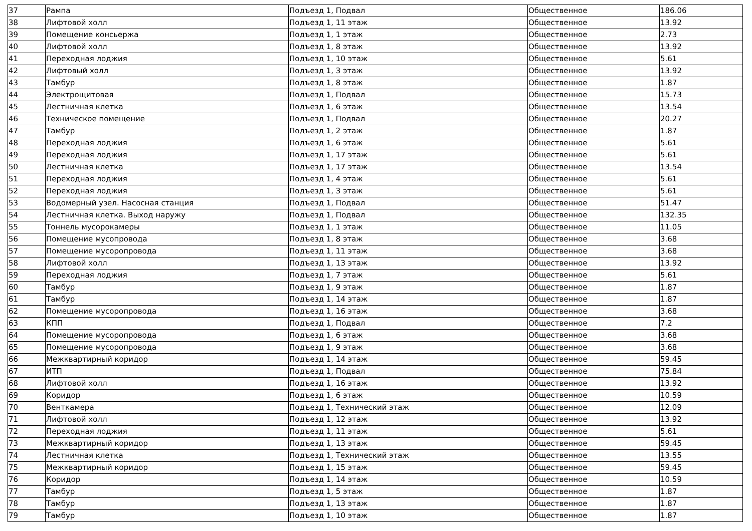| 37 | Рампа | Подъезд 1, Подвал | Общественное | 186.06 |
| 38 | Лифтовой холл | Подъезд 1, 11 этаж | Общественное | 13.92 |
| 39 | Помещение консьержа | Подъезд 1, 1 этаж | Общественное | 2.73 |
| 40 | Лифтовой холл | Подъезд 1, 8 этаж | Общественное | 13.92 |
| 41 | Переходная лоджия | Подъезд 1, 10 этаж | Общественное | 5.61 |
| 42 | Лифтовый холл | Подъезд 1, 3 этаж | Общественное | 13.92 |
| 43 | Тамбур | Подъезд 1, 8 этаж | Общественное | 1.87 |
| 44 | Электрощитовая | Подъезд 1, Подвал | Общественное | 15.73 |
| 45 | Лестничная клетка | Подъезд 1, 6 этаж | Общественное | 13.54 |
| 46 | Техническое помещение | Подъезд 1, Подвал | Общественное | 20.27 |
| 47 | Тамбур | Подъезд 1, 2 этаж | Общественное | 1.87 |
| 48 | Переходная лоджия | Подъезд 1, 6 этаж | Общественное | 5.61 |
| 49 | Переходная лоджия | Подъезд 1, 17 этаж | Общественное | 5.61 |
| 50 | Лестничная клетка | Подъезд 1, 17 этаж | Общественное | 13.54 |
| 51 | Переходная лоджия | Подъезд 1, 4 этаж | Общественное | 5.61 |
| 52 | Переходная лоджия | Подъезд 1, 3 этаж | Общественное | 5.61 |
| 53 | Водомерный узел. Насосная станция | Подъезд 1, Подвал | Общественное | 51.47 |
| 54 | Лестничная клетка. Выход наружу | Подъезд 1, Подвал | Общественное | 132.35 |
| 55 | Тоннель мусорокамеры | Подъезд 1, 1 этаж | Общественное | 11.05 |
| 56 | Помещение мусопровода | Подъезд 1, 8 этаж | Общественное | 3.68 |
| 57 | Помещение мусоропровода | Подъезд 1, 11 этаж | Общественное | 3.68 |
| 58 | Лифтовой холл | Подъезд 1, 13 этаж | Общественное | 13.92 |
| 59 | Переходная лоджия | Подъезд 1, 7 этаж | Общественное | 5.61 |
| 60 | Тамбур | Подъезд 1, 9 этаж | Общественное | 1.87 |
| 61 | Тамбур | Подъезд 1, 14 этаж | Общественное | 1.87 |
| 62 | Помещение мусоропровода | Подъезд 1, 16 этаж | Общественное | 3.68 |
| 63 | КПП | Подъезд 1, Подвал | Общественное | 7.2 |
| 64 | Помещение мусоропровода | Подъезд 1, 6 этаж | Общественное | 3.68 |
| 65 | Помещение мусоропровода | Подъезд 1, 9 этаж | Общественное | 3.68 |
| 66 | Межквартирный коридор | Подъезд 1, 14 этаж | Общественное | 59.45 |
| 67 | ИТП | Подъезд 1, Подвал | Общественное | 75.84 |
| 68 | Лифтовой холл | Подъезд 1, 16 этаж | Общественное | 13.92 |
| 69 | Коридор | Подъезд 1, 6 этаж | Общественное | 10.59 |
| 70 | Венткамера | Подъезд 1, Технический этаж | Общественное | 12.09 |
| 71 | Лифтовой холл | Подъезд 1, 12 этаж | Общественное | 13.92 |
| 72 | Переходная лоджия | Подъезд 1, 11 этаж | Общественное | 5.61 |
| 73 | Межквартирный коридор | Подъезд 1, 13 этаж | Общественное | 59.45 |
| 74 | Лестничная клетка | Подъезд 1, Технический этаж | Общественное | 13.55 |
| 75 | Межквартирный коридор | Подъезд 1, 15 этаж | Общественное | 59.45 |
| 76 | Коридор | Подъезд 1, 14 этаж | Общественное | 10.59 |
| 77 | Тамбур | Подъезд 1, 5 этаж | Общественное | 1.87 |
| 78 | Тамбур | Подъезд 1, 13 этаж | Общественное | 1.87 |
| 79 | Тамбур | Подъезд 1, 10 этаж | Общественное | 1.87 |